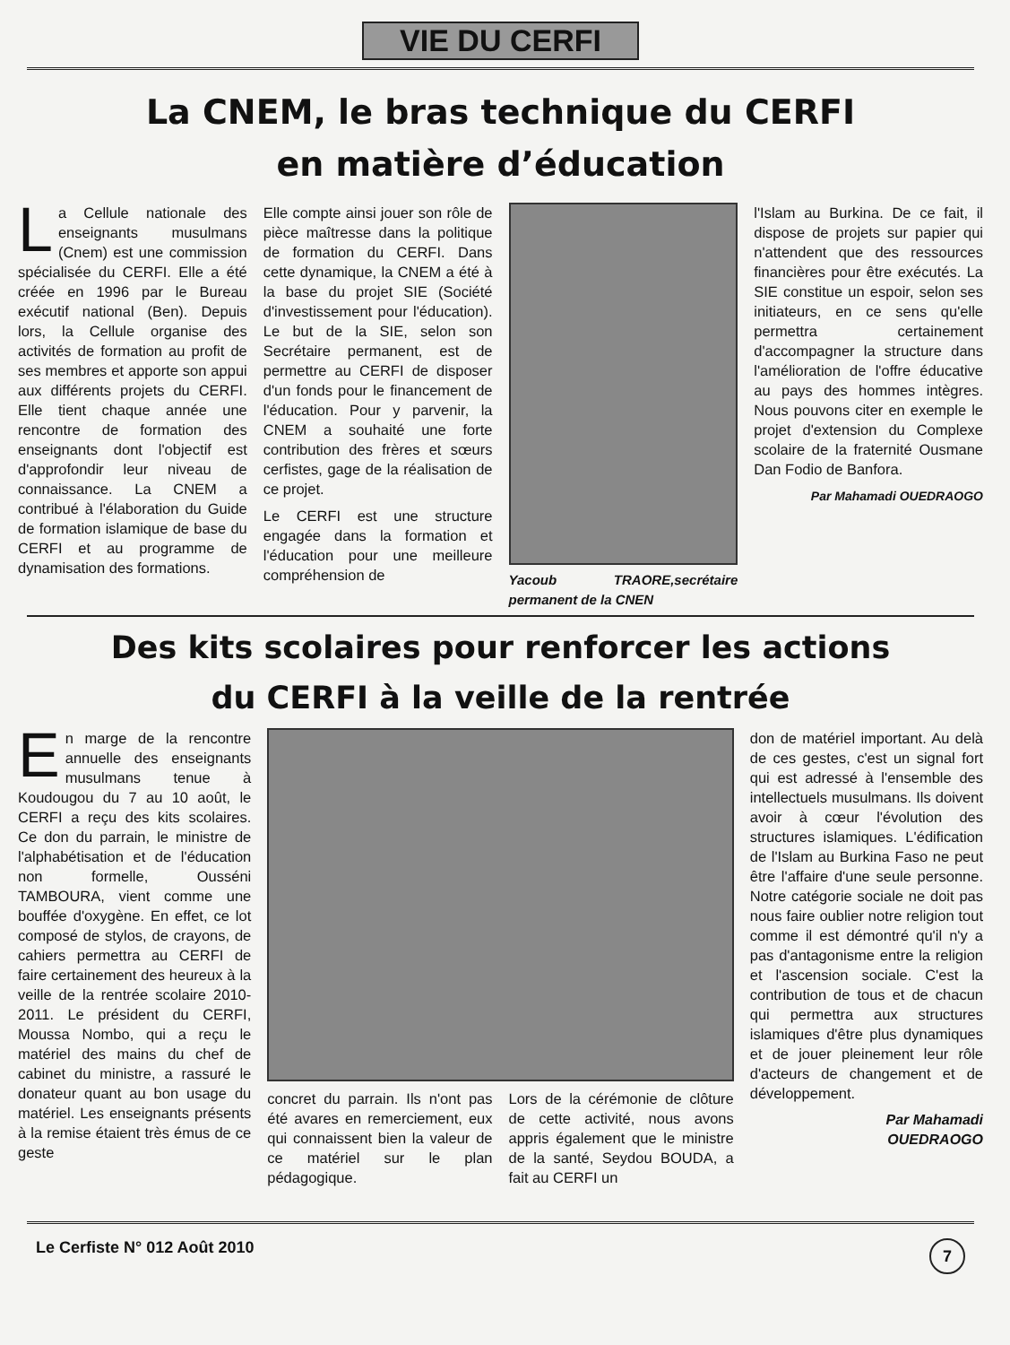VIE DU CERFI
La CNEM, le bras technique du CERFI
en matière d’éducation
La Cellule nationale des enseignants musulmans (Cnem) est une commission spécialisée du CERFI. Elle a été créée en 1996 par le Bureau exécutif national (Ben). Depuis lors, la Cellule organise des activités de formation au profit de ses membres et apporte son appui aux différents projets du CERFI. Elle tient chaque année une rencontre de formation des enseignants dont l'objectif est d'approfondir leur niveau de connaissance. La CNEM a contribué à l'élaboration du Guide de formation islamique de base du CERFI et au programme de dynamisation des formations.
Elle compte ainsi jouer son rôle de pièce maîtresse dans la politique de formation du CERFI. Dans cette dynamique, la CNEM a été à la base du projet SIE (Société d'investissement pour l'éducation). Le but de la SIE, selon son Secrétaire permanent, est de permettre au CERFI de disposer d'un fonds pour le financement de l'éducation. Pour y parvenir, la CNEM a souhaité une forte contribution des frères et sœurs cerfistes, gage de la réalisation de ce projet.
Le CERFI est une structure engagée dans la formation et l'éducation pour une meilleure compréhension de
Yacoub TRAORE,secrétaire permanent de la CNEN
l'Islam au Burkina. De ce fait, il dispose de projets sur papier qui n'attendent que des ressources financières pour être exécutés. La SIE constitue un espoir, selon ses initiateurs, en ce sens qu'elle permettra certainement d'accompagner la structure dans l'amélioration de l'offre éducative au pays des hommes intègres. Nous pouvons citer en exemple le projet d'extension du Complexe scolaire de la fraternité Ousmane Dan Fodio de Banfora.
Par Mahamadi OUEDRAOGO
Des kits scolaires pour renforcer les actions
du CERFI à la veille de la rentrée
En marge de la rencontre annuelle des enseignants musulmans tenue à Koudougou du 7 au 10 août, le CERFI a reçu des kits scolaires. Ce don du parrain, le ministre de l'alphabétisation et de l'éducation non formelle, Ousséni TAMBOURA, vient comme une bouffée d'oxygène. En effet, ce lot composé de stylos, de crayons, de cahiers permettra au CERFI de faire certainement des heureux à la veille de la rentrée scolaire 2010-2011. Le président du CERFI, Moussa Nombo, qui a reçu le matériel des mains du chef de cabinet du ministre, a rassuré le donateur quant au bon usage du matériel. Les enseignants présents à la remise étaient très émus de ce geste
concret du parrain. Ils n'ont pas été avares en remerciement, eux qui connaissent bien la valeur de ce matériel sur le plan pédagogique.
Lors de la cérémonie de clôture de cette activité, nous avons appris également que le ministre de la santé, Seydou BOUDA, a fait au CERFI un
don de matériel important. Au delà de ces gestes, c'est un signal fort qui est adressé à l'ensemble des intellectuels musulmans. Ils doivent avoir à cœur l'évolution des structures islamiques. L'édification de l'Islam au Burkina Faso ne peut être l'affaire d'une seule personne. Notre catégorie sociale ne doit pas nous faire oublier notre religion tout comme il est démontré qu'il n'y a pas d'antagonisme entre la religion et l'ascension sociale. C'est la contribution de tous et de chacun qui permettra aux structures islamiques d'être plus dynamiques et de jouer pleinement leur rôle d'acteurs de changement et de développement.
Par Mahamadi
OUEDRAOGO
Le Cerfiste N° 012 Août 2010 7